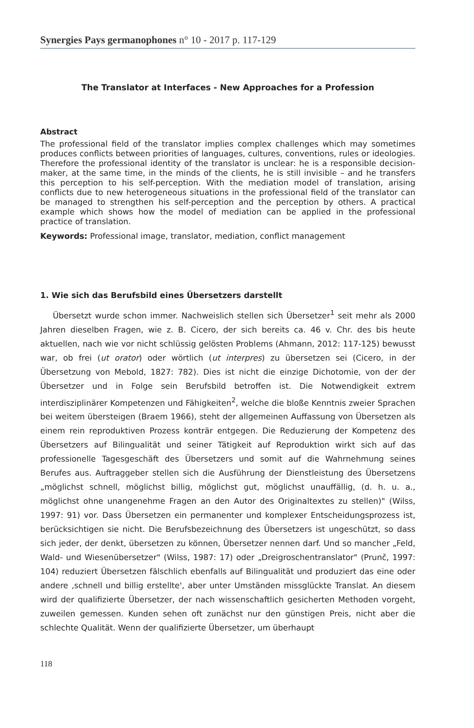Synergies Pays germanophones n° 10 - 2017 p. 117-129
The Translator at Interfaces - New Approaches for a Profession
Abstract
The professional field of the translator implies complex challenges which may sometimes produces conflicts between priorities of languages, cultures, conventions, rules or ideologies. Therefore the professional identity of the translator is unclear: he is a responsible decision-maker, at the same time, in the minds of the clients, he is still invisible – and he transfers this perception to his self-perception. With the mediation model of translation, arising conflicts due to new heterogeneous situations in the professional field of the translator can be managed to strengthen his self-perception and the perception by others. A practical example which shows how the model of mediation can be applied in the professional practice of translation.
Keywords: Professional image, translator, mediation, conflict management
1. Wie sich das Berufsbild eines Übersetzers darstellt
Übersetzt wurde schon immer. Nachweislich stellen sich Übersetzer<sup>1</sup> seit mehr als 2000 Jahren dieselben Fragen, wie z. B. Cicero, der sich bereits ca. 46 v. Chr. des bis heute aktuellen, nach wie vor nicht schlüssig gelösten Problems (Ahmann, 2012: 117-125) bewusst war, ob frei (ut orator) oder wörtlich (ut interpres) zu übersetzen sei (Cicero, in der Übersetzung von Mebold, 1827: 782). Dies ist nicht die einzige Dichotomie, von der der Übersetzer und in Folge sein Berufsbild betroffen ist. Die Notwendigkeit extrem interdisziplinärer Kompetenzen und Fähigkeiten<sup>2</sup>, welche die bloße Kenntnis zweier Sprachen bei weitem übersteigen (Braem 1966), steht der allgemeinen Auffassung von Übersetzen als einem rein reproduktiven Prozess konträr entgegen. Die Reduzierung der Kompetenz des Übersetzers auf Bilingualität und seiner Tätigkeit auf Reproduktion wirkt sich auf das professionelle Tagesgeschäft des Übersetzers und somit auf die Wahrnehmung seines Berufes aus. Auftraggeber stellen sich die Ausführung der Dienstleistung des Übersetzens „möglichst schnell, möglichst billig, möglichst gut, möglichst unauffällig, (d. h. u. a., möglichst ohne unangenehme Fragen an den Autor des Originaltextes zu stellen)" (Wilss, 1997: 91) vor. Dass Übersetzen ein permanenter und komplexer Entscheidungsprozess ist, berücksichtigen sie nicht. Die Berufsbezeichnung des Übersetzers ist ungeschützt, so dass sich jeder, der denkt, übersetzen zu können, Übersetzer nennen darf. Und so mancher „Feld, Wald- und Wiesenübersetzer" (Wilss, 1987: 17) oder „Dreigroschentranslator" (Prunč, 1997: 104) reduziert Übersetzen fälschlich ebenfalls auf Bilingualität und produziert das eine oder andere ‚schnell und billig erstellte', aber unter Umständen missglückte Translat. An diesem wird der qualifizierte Übersetzer, der nach wissenschaftlich gesicherten Methoden vorgeht, zuweilen gemessen. Kunden sehen oft zunächst nur den günstigen Preis, nicht aber die schlechte Qualität. Wenn der qualifizierte Übersetzer, um überhaupt
118